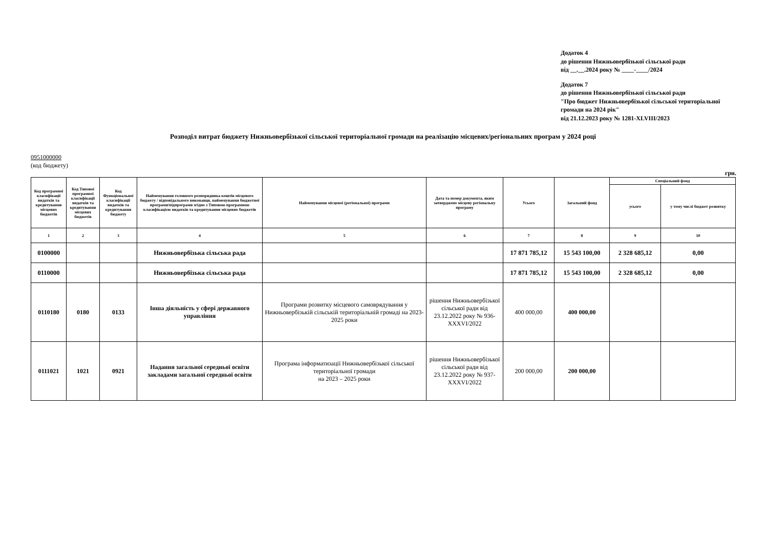Додаток 4
до рішення Нижньовербізької сільської ради
від __.__.2024 року № ____-____/2024
Додаток 7
до рішення Нижньовербізької сільської ради
"Про бюджет Нижньовербізької сільської територіальної громади на 2024 рік"
від 21.12.2023 року № 1281-XLVIII/2023
Розподіл витрат бюджету Нижньовербізької сільської територіальної громади на реалізацію місцевих/регіональних програм у 2024 році
0951000000
(код бюджету)
грн.
| Код програмної класифікації видатків та кредитування місцевих бюджетів | Код Типової програмної класифікації видатків та кредитування місцевих бюджетів | Код Функціональної класифікації видатків та кредитування бюджету | Найменування головного розпорядника коштів місцевого бюджету / відповідального виконавця, найменування бюджетної програми/підпрограми згідно з Типовою програмною класифікацією видатків та кредитування місцевих бюджетів | Найменування місцевої (регіональної) програми | Дата та номер документа, яким затверджено місцеву регіональну програму | Усього | Загальний фонд | Спеціальний фонд | |
| --- | --- | --- | --- | --- | --- | --- | --- | --- | --- |
| | | | | | | | | усього | у тому числі бюджет розвитку |
| 1 | 2 | 3 | 4 | 5 | 6 | 7 | 8 | 9 | 10 |
| 0100000 | | | Нижньовербізька сільська рада | | | 17 871 785,12 | 15 543 100,00 | 2 328 685,12 | 0,00 |
| 0110000 | | | Нижньовербізька сільська рада | | | 17 871 785,12 | 15 543 100,00 | 2 328 685,12 | 0,00 |
| 0110180 | 0180 | 0133 | Інша діяльність у сфері державного управління | Програми розвитку місцевого самоврядування у Нижньовербізькій сільській територіальній громаді на 2023-2025 роки | рішення Нижньовербізької сільської ради від 23.12.2022 року № 936-XXXVI/2022 | 400 000,00 | 400 000,00 | | |
| 0111021 | 1021 | 0921 | Надання загальної середньої освіти закладами загальної середньої освіти | Програма інформатизації Нижньовербізької сільської територіальної громади на 2023 – 2025 роки | рішення Нижньовербізької сільської ради від 23.12.2022 року № 937-XXXVI/2022 | 200 000,00 | 200 000,00 | | |